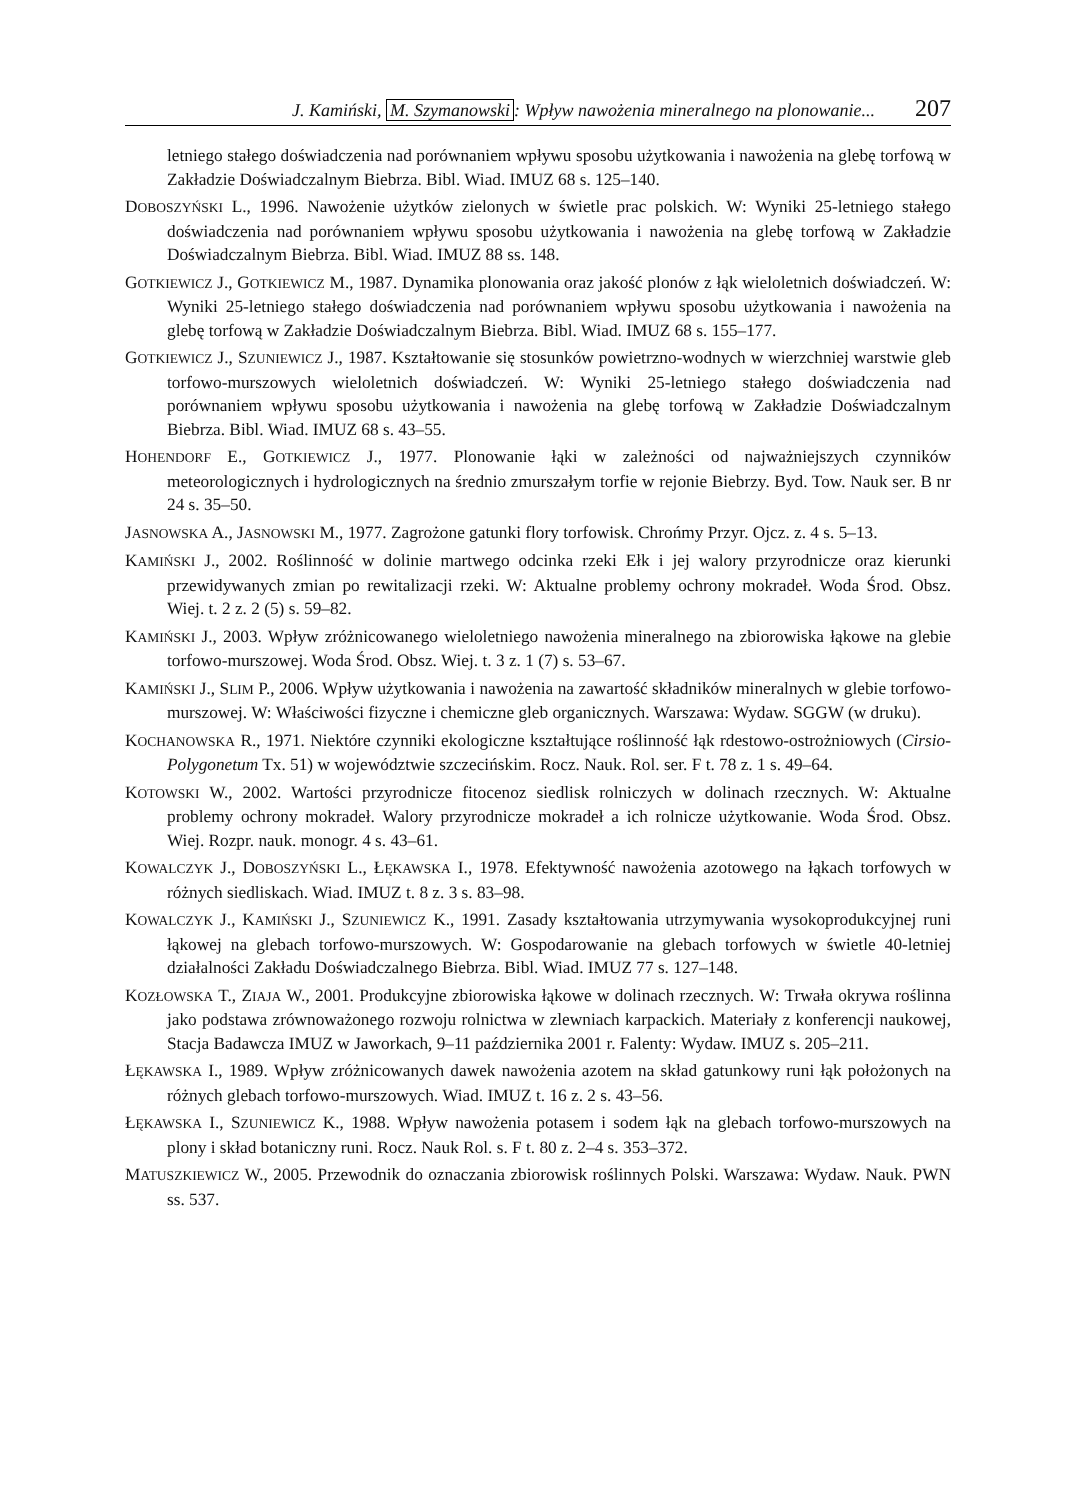J. Kamiński, M. Szymanowski: Wpływ nawożenia mineralnego na plonowanie... 207
letniego stałego doświadczenia nad porównaniem wpływu sposobu użytkowania i nawożenia na glebę torfową w Zakładzie Doświadczalnym Biebrza. Bibl. Wiad. IMUZ 68 s. 125–140.
DOBOSZYŃSKI L., 1996. Nawożenie użytków zielonych w świetle prac polskich. W: Wyniki 25-letniego stałego doświadczenia nad porównaniem wpływu sposobu użytkowania i nawożenia na glebę torfową w Zakładzie Doświadczalnym Biebrza. Bibl. Wiad. IMUZ 88 ss. 148.
GOTKIEWICZ J., GOTKIEWICZ M., 1987. Dynamika plonowania oraz jakość plonów z łąk wieloletnich doświadczeń. W: Wyniki 25-letniego stałego doświadczenia nad porównaniem wpływu sposobu użytkowania i nawożenia na glebę torfową w Zakładzie Doświadczalnym Biebrza. Bibl. Wiad. IMUZ 68 s. 155–177.
GOTKIEWICZ J., SZUNIEWICZ J., 1987. Kształtowanie się stosunków powietrzno-wodnych w wierzchniej warstwie gleb torfowo-murszowych wieloletnich doświadczeń. W: Wyniki 25-letniego stałego doświadczenia nad porównaniem wpływu sposobu użytkowania i nawożenia na glebę torfową w Zakładzie Doświadczalnym Biebrza. Bibl. Wiad. IMUZ 68 s. 43–55.
HOHENDORF E., GOTKIEWICZ J., 1977. Plonowanie łąki w zależności od najważniejszych czynników meteorologicznych i hydrologicznych na średnio zmurszałym torfie w rejonie Biebrzy. Byd. Tow. Nauk ser. B nr 24 s. 35–50.
JASNOWSKA A., JASNOWSKI M., 1977. Zagrożone gatunki flory torfowisk. Chrońmy Przyr. Ojcz. z. 4 s. 5–13.
KAMIŃSKI J., 2002. Roślinność w dolinie martwego odcinka rzeki Ełk i jej walory przyrodnicze oraz kierunki przewidywanych zmian po rewitalizacji rzeki. W: Aktualne problemy ochrony mokradeł. Woda Środ. Obsz. Wiej. t. 2 z. 2 (5) s. 59–82.
KAMIŃSKI J., 2003. Wpływ zróżnicowanego wieloletniego nawożenia mineralnego na zbiorowiska łąkowe na glebie torfowo-murszowej. Woda Środ. Obsz. Wiej. t. 3 z. 1 (7) s. 53–67.
KAMIŃSKI J., SLIM P., 2006. Wpływ użytkowania i nawożenia na zawartość składników mineralnych w glebie torfowo-murszowej. W: Właściwości fizyczne i chemiczne gleb organicznych. Warszawa: Wydaw. SGGW (w druku).
KOCHANOWSKA R., 1971. Niektóre czynniki ekologiczne kształtujące roślinność łąk rdestowo-ostrożniowych (Cirsio-Polygonetum Tx. 51) w województwie szczecińskim. Rocz. Nauk. Rol. ser. F t. 78 z. 1 s. 49–64.
KOTOWSKI W., 2002. Wartości przyrodnicze fitocenoz siedlisk rolniczych w dolinach rzecznych. W: Aktualne problemy ochrony mokradeł. Walory przyrodnicze mokradeł a ich rolnicze użytkowanie. Woda Środ. Obsz. Wiej. Rozpr. nauk. monogr. 4 s. 43–61.
KOWALCZYK J., DOBOSZYŃSKI L., ŁĘKAWSKA I., 1978. Efektywność nawożenia azotowego na łąkach torfowych w różnych siedliskach. Wiad. IMUZ t. 8 z. 3 s. 83–98.
KOWALCZYK J., KAMIŃSKI J., SZUNIEWICZ K., 1991. Zasady kształtowania utrzymywania wysokoprodukcyjnej runi łąkowej na glebach torfowo-murszowych. W: Gospodarowanie na glebach torfowych w świetle 40-letniej działalności Zakładu Doświadczalnego Biebrza. Bibl. Wiad. IMUZ 77 s. 127–148.
KOZŁOWSKA T., ZIAJA W., 2001. Produkcyjne zbiorowiska łąkowe w dolinach rzecznych. W: Trwała okrywa roślinna jako podstawa zrównoważonego rozwoju rolnictwa w zlewniach karpackich. Materiały z konferencji naukowej, Stacja Badawcza IMUZ w Jaworkach, 9–11 października 2001 r. Falenty: Wydaw. IMUZ s. 205–211.
ŁĘKAWSKA I., 1989. Wpływ zróżnicowanych dawek nawożenia azotem na skład gatunkowy runi łąk położonych na różnych glebach torfowo-murszowych. Wiad. IMUZ t. 16 z. 2 s. 43–56.
ŁĘKAWSKA I., SZUNIEWICZ K., 1988. Wpływ nawożenia potasem i sodem łąk na glebach torfowo-murszowych na plony i skład botaniczny runi. Rocz. Nauk Rol. s. F t. 80 z. 2–4 s. 353–372.
MATUSZKIEWICZ W., 2005. Przewodnik do oznaczania zbiorowisk roślinnych Polski. Warszawa: Wydaw. Nauk. PWN ss. 537.